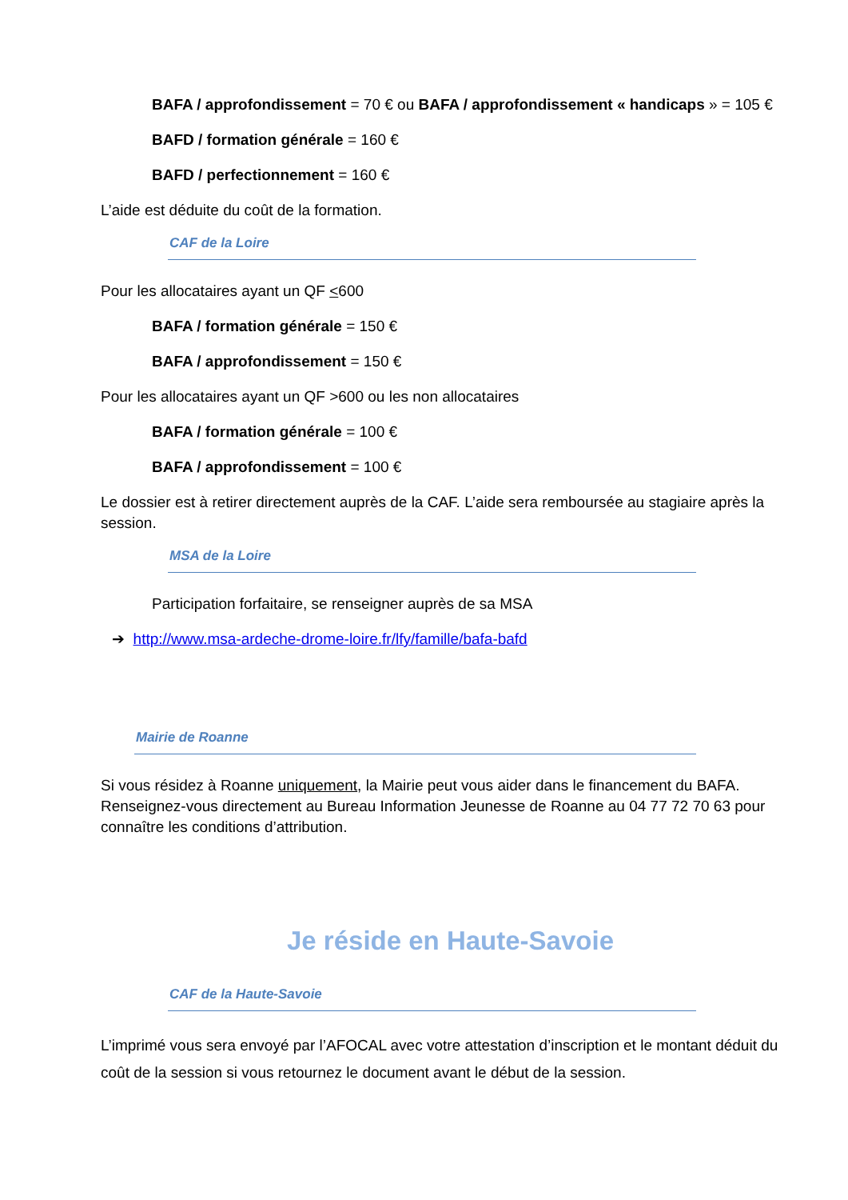BAFA / approfondissement = 70 € ou BAFA / approfondissement « handicaps » = 105 €
BAFD / formation générale = 160 €
BAFD / perfectionnement = 160 €
L’aide est déduite du coût de la formation.
CAF de la Loire
Pour les allocataires ayant un QF <600
BAFA / formation générale = 150 €
BAFA / approfondissement = 150 €
Pour les allocataires ayant un QF >600 ou les non allocataires
BAFA / formation générale = 100 €
BAFA / approfondissement = 100 €
Le dossier est à retirer directement auprès de la CAF. L’aide sera remboursée au stagiaire après la session.
MSA de la Loire
Participation forfaitaire, se renseigner auprès de sa MSA
➔ http://www.msa-ardeche-drome-loire.fr/lfy/famille/bafa-bafd
Mairie de Roanne
Si vous résidez à Roanne uniquement, la Mairie peut vous aider dans le financement du BAFA. Renseignez-vous directement au Bureau Information Jeunesse de Roanne au 04 77 72 70 63 pour connaître les conditions d’attribution.
Je réside en Haute-Savoie
CAF de la Haute-Savoie
L’imprimé vous sera envoyé par l’AFOCAL avec votre attestation d’inscription et le montant déduit du coût de la session si vous retournez le document avant le début de la session.